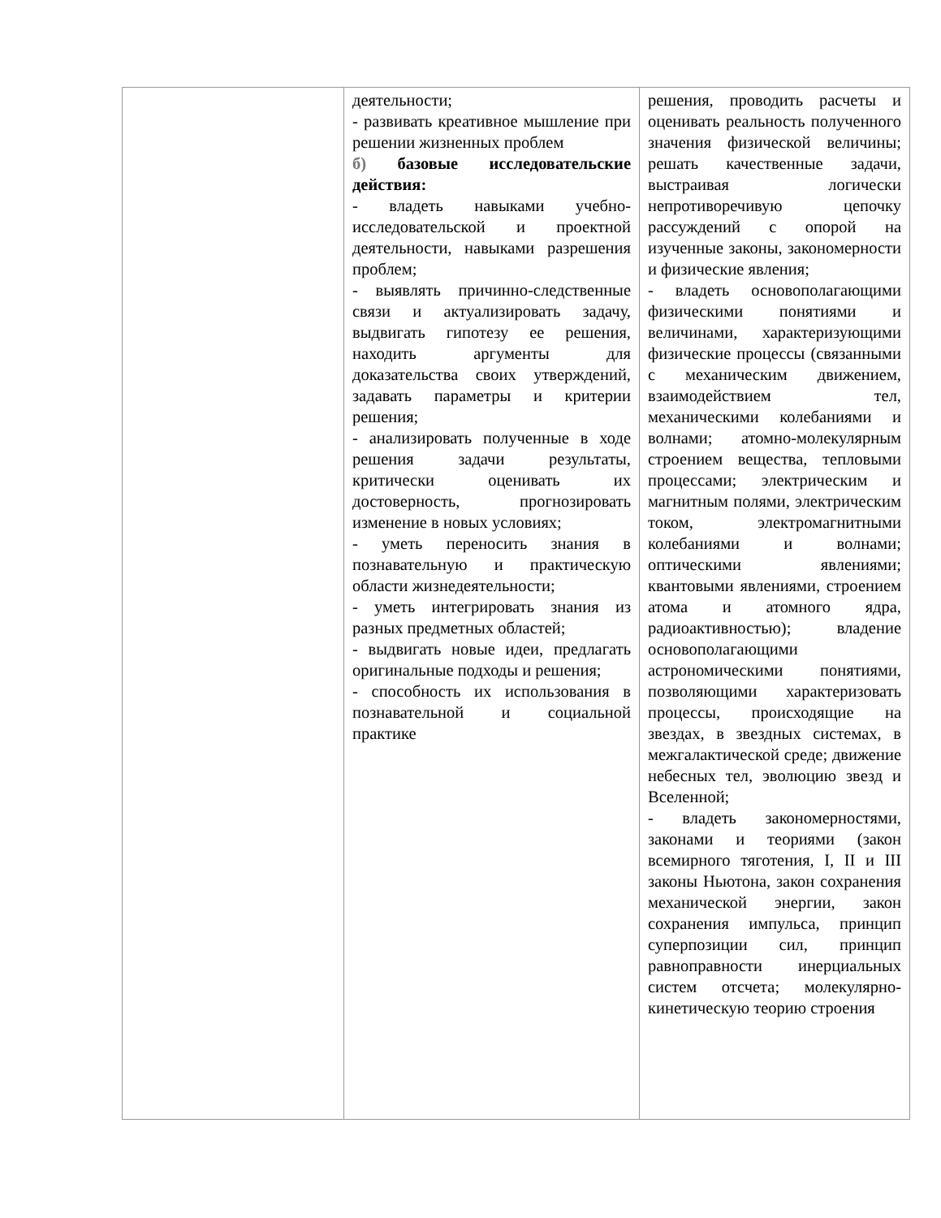| | деятельности; - развивать креативное мышление при решении жизненных проблем б) базовые исследовательские действия: - владеть навыками учебно-исследовательской и проектной деятельности, навыками разрешения проблем; - выявлять причинно-следственные связи и актуализировать задачу, выдвигать гипотезу ее решения, находить аргументы для доказательства своих утверждений, задавать параметры и критерии решения; - анализировать полученные в ходе решения задачи результаты, критически оценивать их достоверность, прогнозировать изменение в новых условиях; - уметь переносить знания в познавательную и практическую области жизнедеятельности; - уметь интегрировать знания из разных предметных областей; - выдвигать новые идеи, предлагать оригинальные подходы и решения; - способность их использования в познавательной и социальной практике | решения, проводить расчеты и оценивать реальность полученного значения физической величины; решать качественные задачи, выстраивая логически непротиворечивую цепочку рассуждений с опорой на изученные законы, закономерности и физические явления; - владеть основополагающими физическими понятиями и величинами, характеризующими физические процессы (связанными с механическим движением, взаимодействием тел, механическими колебаниями и волнами; атомно-молекулярным строением вещества, тепловыми процессами; электрическим и магнитным полями, электрическим током, электромагнитными колебаниями и волнами; оптическими явлениями; квантовыми явлениями, строением атома и атомного ядра, радиоактивностью); владение основополагающими астрономическими понятиями, позволяющими характеризовать процессы, происходящие на звездах, в звездных системах, в межгалактической среде; движение небесных тел, эволюцию звезд и Вселенной; - владеть закономерностями, законами и теориями (закон всемирного тяготения, I, II и III законы Ньютона, закон сохранения механической энергии, закон сохранения импульса, принцип суперпозиции сил, принцип равноправности инерциальных систем отсчета; молекулярно-кинетическую теорию строения |